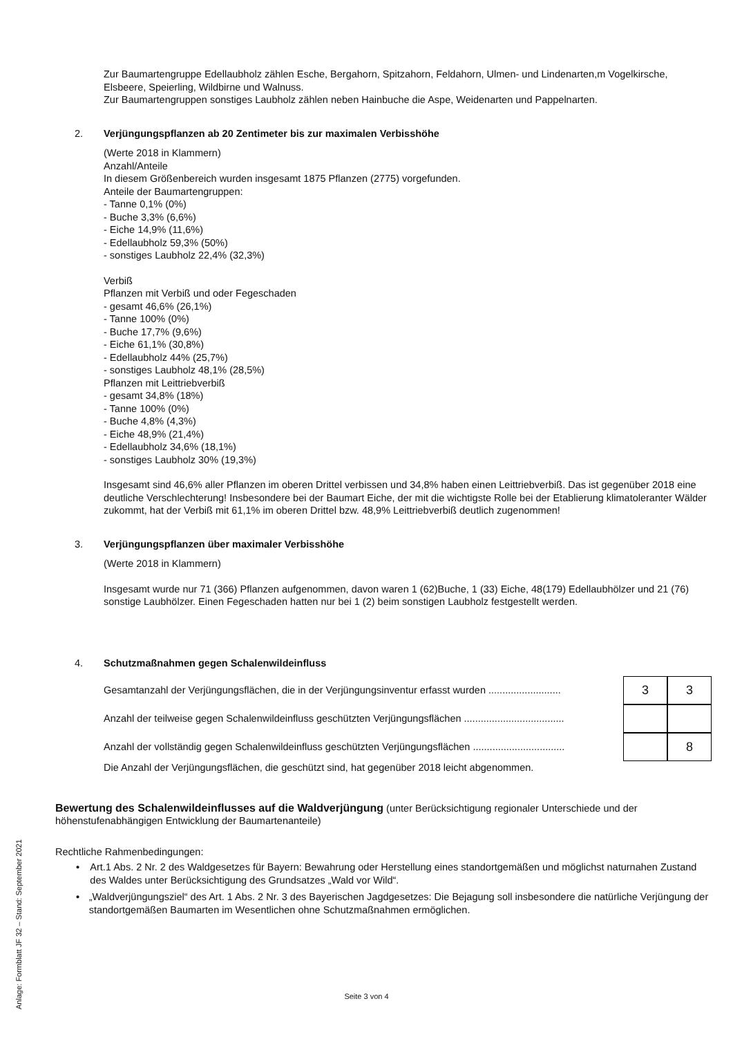Zur Baumartengruppe Edellaubholz zählen Esche, Bergahorn, Spitzahorn, Feldahorn, Ulmen- und Lindenarten,m Vogelkirsche, Elsbeere, Speierling, Wildbirne und Walnuss.
Zur Baumartengruppen sonstiges Laubholz zählen neben Hainbuche die Aspe, Weidenarten und Pappelnarten.
2. Verjüngungspflanzen ab 20 Zentimeter bis zur maximalen Verbisshöhe
(Werte 2018 in Klammern)
Anzahl/Anteile
In diesem Größenbereich wurden insgesamt 1875 Pflanzen (2775) vorgefunden.
Anteile der Baumartengruppen:
- Tanne 0,1% (0%)
- Buche 3,3% (6,6%)
- Eiche 14,9% (11,6%)
- Edellaubholz 59,3% (50%)
- sonstiges Laubholz 22,4% (32,3%)
Verbiß
Pflanzen mit Verbiß und oder Fegeschaden
- gesamt 46,6% (26,1%)
- Tanne 100% (0%)
- Buche 17,7% (9,6%)
- Eiche 61,1% (30,8%)
- Edellaubholz 44% (25,7%)
- sonstiges Laubholz 48,1% (28,5%)
Pflanzen mit Leittriebverbiß
- gesamt 34,8% (18%)
- Tanne 100% (0%)
- Buche 4,8% (4,3%)
- Eiche 48,9% (21,4%)
- Edellaubholz 34,6% (18,1%)
- sonstiges Laubholz 30% (19,3%)
Insgesamt sind 46,6% aller Pflanzen im oberen Drittel verbissen und 34,8% haben einen Leittriebverbiß. Das ist gegenüber 2018 eine deutliche Verschlechterung! Insbesondere bei der Baumart Eiche, der mit die wichtigste Rolle bei der Etablierung klimatoleranter Wälder zukommt, hat der Verbiß mit 61,1% im oberen Drittel bzw. 48,9% Leittriebverbiß deutlich zugenommen!
3. Verjüngungspflanzen über maximaler Verbisshöhe
(Werte 2018 in Klammern)
Insgesamt wurde nur 71 (366) Pflanzen aufgenommen, davon waren 1 (62)Buche, 1 (33) Eiche, 48(179) Edellaubhölzer und 21 (76) sonstige Laubhölzer. Einen Fegeschaden hatten nur bei 1 (2) beim sonstigen Laubholz festgestellt werden.
4. Schutzmaßnahmen gegen Schalenwildeinfluss
Gesamtanzahl der Verjüngungsflächen, die in der Verjüngungsinventur erfasst wurden .......................... 3 3
Anzahl der teilweise gegen Schalenwildeinfluss geschützten Verjüngungsflächen ....................................
Anzahl der vollständig gegen Schalenwildeinfluss geschützten Verjüngungsflächen ................................. 8
Die Anzahl der Verjüngungsflächen, die geschützt sind, hat gegenüber 2018 leicht abgenommen.
Bewertung des Schalenwildeinflusses auf die Waldverjüngung (unter Berücksichtigung regionaler Unterschiede und der höhenstufenabhängigen Entwicklung der Baumartenanteile)
Rechtliche Rahmenbedingungen:
• Art.1 Abs. 2 Nr. 2 des Waldgesetzes für Bayern: Bewahrung oder Herstellung eines standortgemäßen und möglichst naturnahen Zustand des Waldes unter Berücksichtigung des Grundsatzes „Wald vor Wild“.
• „Waldverjüngungsziel“ des Art. 1 Abs. 2 Nr. 3 des Bayerischen Jagdgesetzes: Die Bejagung soll insbesondere die natürliche Verjüngung der standortgemäßen Baumarten im Wesentlichen ohne Schutzmaßnahmen ermöglichen.
Anlage: Formblatt JF 32 – Stand: September 2021
Seite 3 von 4